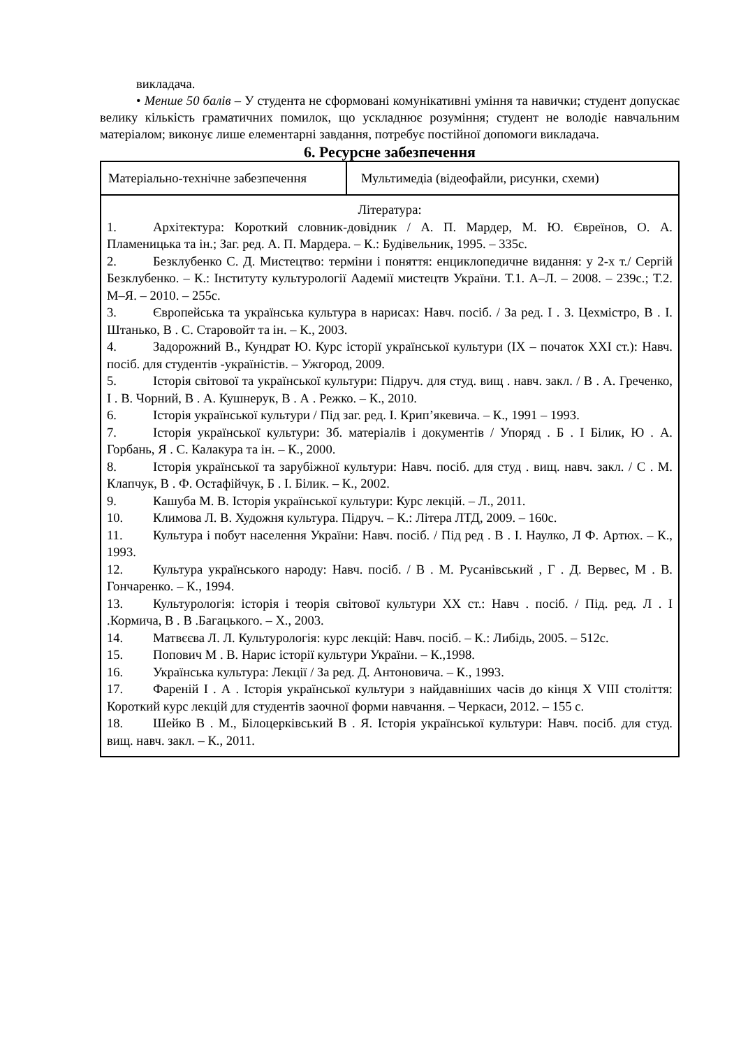викладача.
• Менше 50 балів – У студента не сформовані комунікативні уміння та навички; студент допускає велику кількість граматичних помилок, що ускладнює розуміння; студент не володіє навчальним матеріалом; виконує лише елементарні завдання, потребує постійної допомоги викладача.
6. Ресурсне забезпечення
| Матеріально-технічне забезпечення | Мультимедіа (відеофайли, рисунки, схеми) |
| Література: 1. Архітектура: Короткий словник-довідник / А. П. Мардер, М. Ю. Євреїнов, О. А. Пламеницька та ін.; Заг. ред. А. П. Мардера. – К.: Будівельник, 1995. – 335с. 2. Безклубенко С. Д. Мистецтво: терміни і поняття: енциклопедичне видання: у 2-х т./ Сергій Безклубенко. – К.: Інституту культурології Аадемії мистецтв України. Т.1. А–Л. – 2008. – 239с.; Т.2. М–Я. – 2010. – 255с. 3. Європейська та українська культура в нарисах: Навч. посіб. / За ред. І . З. Цехмістро, В . І. Штанько, В . С. Старовойт та ін. – К., 2003. 4. Задорожний В., Кундрат Ю. Курс історії української культури (ІХ – початок ХХІ ст.): Навч. посіб. для студентів -україністів. – Ужгород, 2009. 5. Історія світової та української культури: Підруч. для студ. вищ . навч. закл. / В . А. Греченко, І . В. Чорний, В . А. Кушнерук, В . А . Режко. – К., 2010. 6. Історія української культури / Під заг. ред. І. Крип’якевича. – К., 1991 – 1993. 7. Історія української культури: Зб. матеріалів і документів / Упоряд . Б . І Білик, Ю . А. Горбань, Я . С. Калакура та ін. – К., 2000. 8. Історія української та зарубіжної культури: Навч. посіб. для студ . вищ. навч. закл. / С . М. Клапчук, В . Ф. Остафійчук, Б . І. Білик. – К., 2002. 9. Кашуба М. В. Історія української культури: Курс лекцій. – Л., 2011. 10. Климова Л. В. Художня культура. Підруч. – К.: Літера ЛТД, 2009. – 160с. 11. Культура і побут населення України: Навч. посіб. / Під ред . В . І. Наулко, Л Ф. Артюх. – К., 1993. 12. Культура українського народу: Навч. посіб. / В . М. Русанівський , Г . Д. Вервес, М . В. Гончаренко. – К., 1994. 13. Культурологія: історія і теорія світової культури ХХ ст.: Навч . посіб. / Під. ред. Л . І .Кормича, В . В .Багацького. – Х., 2003. 14. Матвєєва Л. Л. Культурологія: курс лекцій: Навч. посіб. – К.: Либідь, 2005. – 512с. 15. Попович М . В. Нарис історії культури України. – К.,1998. 16. Українська культура: Лекції / За ред. Д. Антоновича. – К., 1993. 17. Фареній І . А . Історія української культури з найдавніших часів до кінця Х VІІІ століття: Короткий курс лекцій для студентів заочної форми навчання. – Черкаси, 2012. – 155 с. 18. Шейко В . М., Білоцерківський В . Я. Історія української культури: Навч. посіб. для студ. вищ. навч. закл. – К., 2011. | |